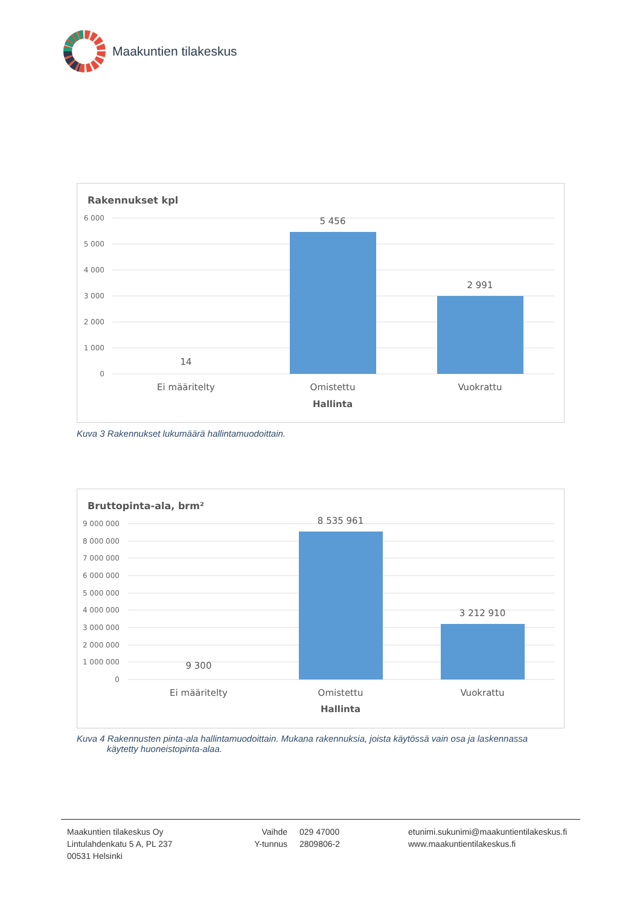Maakuntien tilakeskus
Rakennukset kpl
6 000
5 000
4 000
3 000
2 000
1 000
0
5 456
2 991
14
Ei määritelty
Omistettu
Vuokrattu
Hallinta
Kuva 3 Rakennukset lukumäärä hallintamuodoittain.
Bruttopinta-ala, brm²
9 000 000
8 000 000
7 000 000
6 000 000
5 000 000
4 000 000
3 000 000
2 000 000
1 000 000
0
8 535 961
3 212 910
9 300
Ei määritelty
Omistettu
Vuokrattu
Hallinta
Kuva 4 Rakennusten pinta-ala hallintamuodoittain. Mukana rakennuksia, joista käytössä vain osa ja laskennassa
käytetty huoneistopinta-alaa.
Maakuntien tilakeskus Oy
Lintulahdenkatu 5 A, PL 237
00531 Helsinki
Vaihde
Y-tunnus
029 47000
2809806-2
etunimi.sukunimi@maakuntientilakeskus.fi
www.maakuntientilakeskus.fi